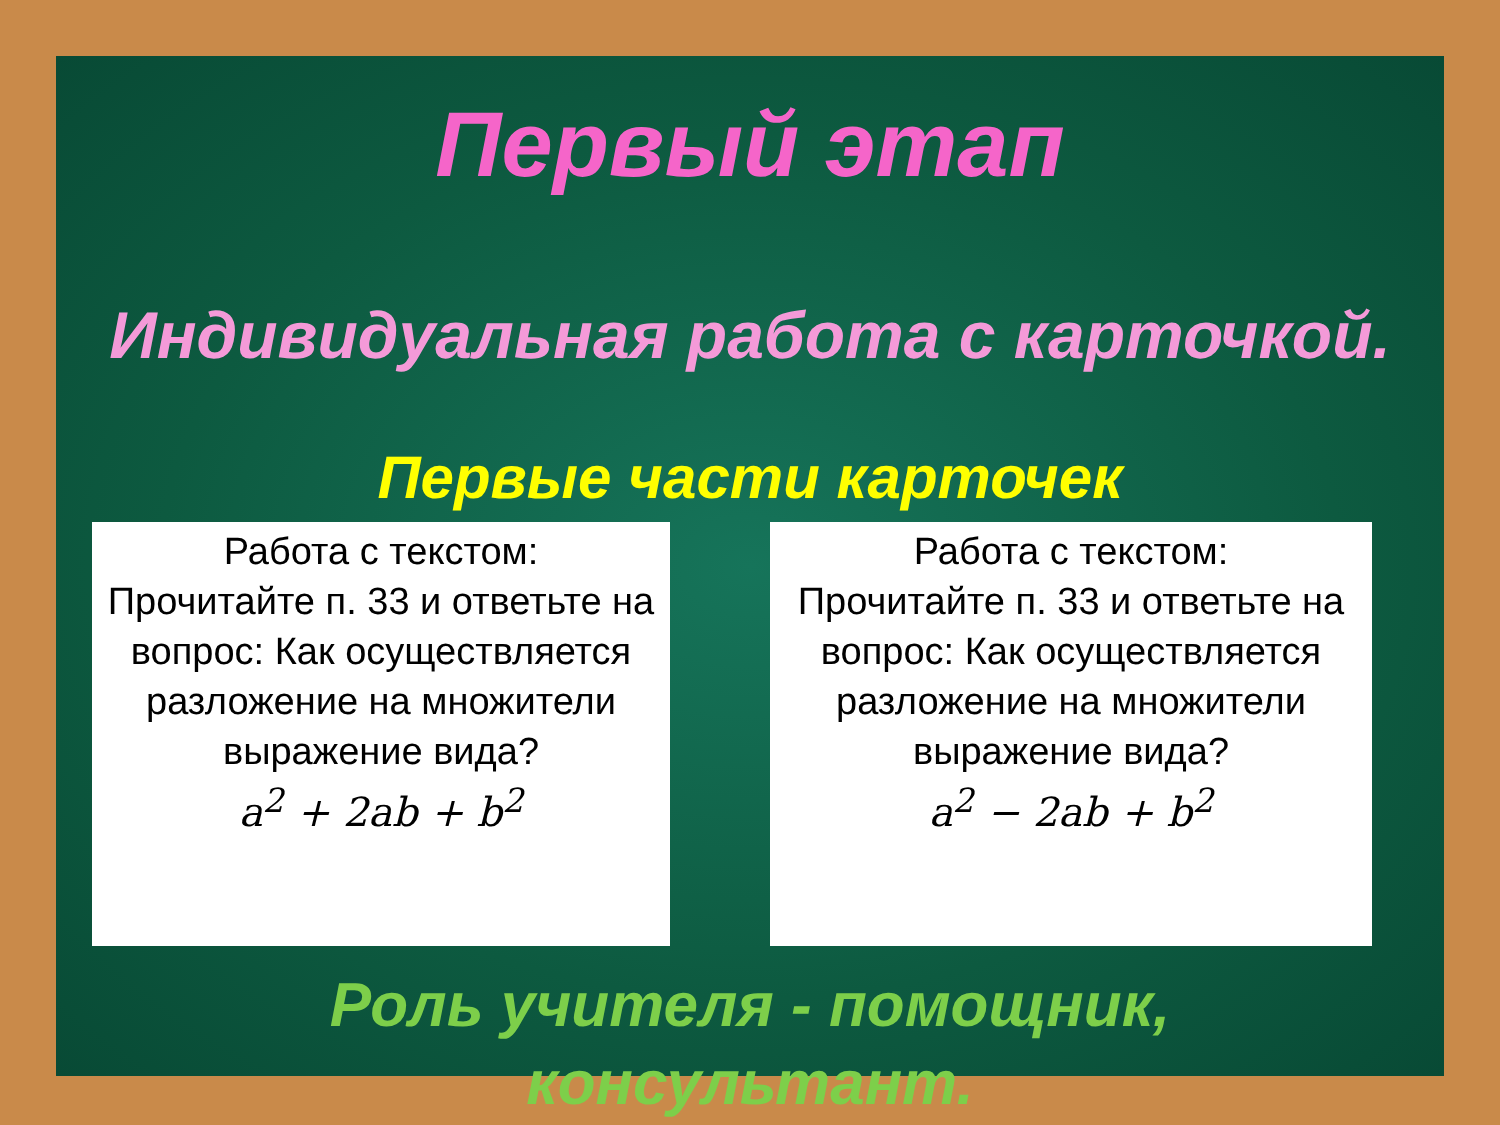Первый этап
Индивидуальная работа с карточкой.
Первые части карточек
Работа с текстом:
Прочитайте п. 33 и ответьте на
вопрос: Как осуществляется
разложение на множители выражение вида?
a<sup>2</sup> + 2ab + b<sup>2</sup>
Работа с текстом:
Прочитайте п. 33 и ответьте на
вопрос: Как осуществляется
разложение на множители
выражение вида?
a<sup>2</sup> − 2ab + b<sup>2</sup>
Роль учителя - помощник,
консультант.